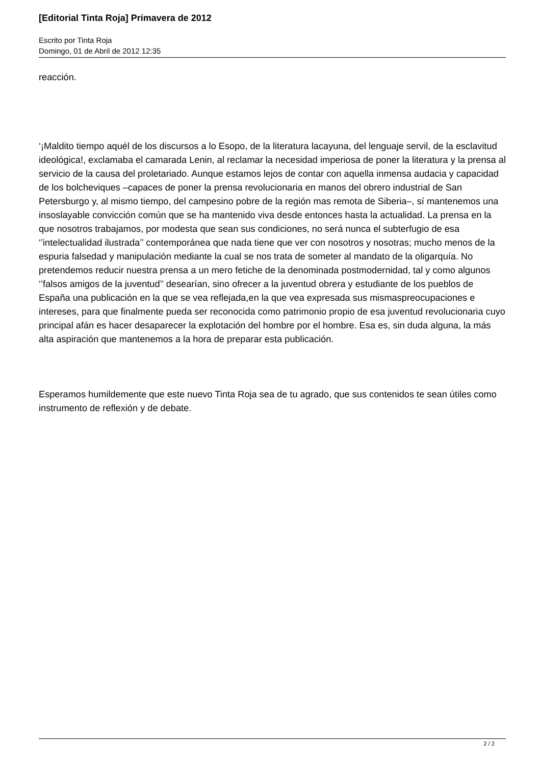[Editorial Tinta Roja] Primavera de 2012
Escrito por Tinta Roja
Domingo, 01 de Abril de 2012 12:35
reacción.
‘¡Maldito tiempo aquél de los discursos a lo Esopo, de la literatura lacayuna, del lenguaje servil, de la esclavitud ideológica!, exclamaba el camarada Lenin, al reclamar la necesidad imperiosa de poner la literatura y la prensa al servicio de la causa del proletariado. Aunque estamos lejos de contar con aquella inmensa audacia y capacidad de los bolcheviques –capaces de poner la prensa revolucionaria en manos del obrero industrial de San Petersburgo y, al mismo tiempo, del campesino pobre de la región mas remota de Siberia–, sí mantenemos una insoslayable convicción común que se ha mantenido viva desde entonces hasta la actualidad. La prensa en la que nosotros trabajamos, por modesta que sean sus condiciones, no será nunca el subterfugio de esa ‘’intelectualidad ilustrada’’ contemporánea que nada tiene que ver con nosotros y nosotras; mucho menos de la espuria falsedad y manipulación mediante la cual se nos trata de someter al mandato de la oligarquía. No pretendemos reducir nuestra prensa a un mero fetiche de la denominada postmodernidad, tal y como algunos ‘’falsos amigos de la juventud’’ desearían, sino ofrecer a la juventud obrera y estudiante de los pueblos de España una publicación en la que se vea reflejada,en la que vea expresada sus mismaspreocupaciones e intereses, para que finalmente pueda ser reconocida como patrimonio propio de esa juventud revolucionaria cuyo principal afán es hacer desaparecer la explotación del hombre por el hombre. Esa es, sin duda alguna, la más alta aspiración que mantenemos a la hora de preparar esta publicación.
Esperamos humildemente que este nuevo Tinta Roja sea de tu agrado, que sus contenidos te sean útiles como instrumento de reflexión y de debate.
2 / 2